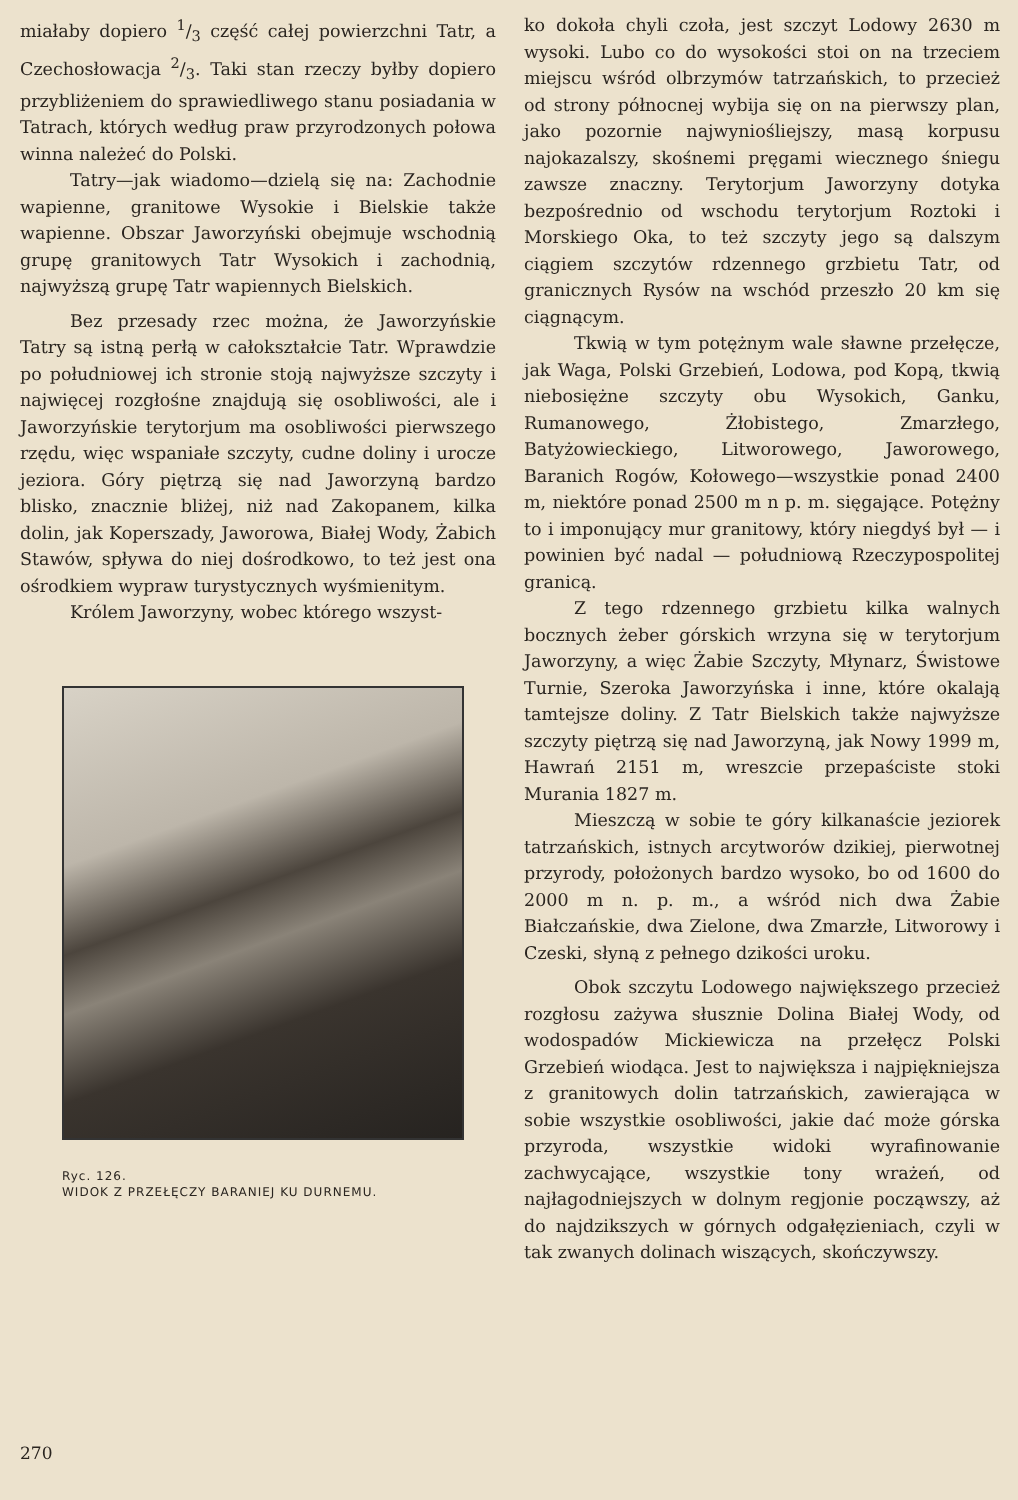miałaby dopiero 1/3 część całej powierzchni Tatr, a Czechosłowacja 2/3. Taki stan rzeczy byłby dopiero przybliżeniem do sprawiedliwego stanu posiadania w Tatrach, których według praw przyrodzonych połowa winna należeć do Polski.
Tatry—jak wiadomo—dzielą się na: Zachodnie wapienne, granitowe Wysokie i Bielskie także wapienne. Obszar Jaworzyński obejmuje wschodnią grupę granitowych Tatr Wysokich i zachodnią, najwyższą grupę Tatr wapiennych Bielskich.
Bez przesady rzec można, że Jaworzyńskie Tatry są istną perłą w całokształcie Tatr. Wprawdzie po południowej ich stronie stoją najwyższe szczyty i najwięcej rozgłośne znajdują się osobliwości, ale i Jaworzyńskie terytorjum ma osobliwości pierwszego rzędu, więc wspaniałe szczyty, cudne doliny i urocze jeziora. Góry piętrzą się nad Jaworzyną bardzo blisko, znacznie bliżej, niż nad Zakopanem, kilka dolin, jak Koperszady, Jaworowa, Białej Wody, Żabich Stawów, spływa do niej dośrodkowo, to też jest ona ośrodkiem wypraw turystycznych wyśmienitym.
Królem Jaworzyny, wobec którego wszyst-
Ryc. 126.
WIDOK Z PRZEŁĘCZY BARANIEJ KU DURNEMU.
ko dokoła chyli czoła, jest szczyt Lodowy 2630 m wysoki. Lubo co do wysokości stoi on na trzeciem miejscu wśród olbrzymów tatrzańskich, to przecież od strony północnej wybija się on na pierwszy plan, jako pozornie najwyniośliejszy, masą korpusu najokazalszy, skośnemi pręgami wiecznego śniegu zawsze znaczny. Terytorjum Jaworzyny dotyka bezpośrednio od wschodu terytorjum Roztoki i Morskiego Oka, to też szczyty jego są dalszym ciągiem szczytów rdzennego grzbietu Tatr, od granicznych Rysów na wschód przeszło 20 km się ciągnącym.
Tkwią w tym potężnym wale sławne przełęcze, jak Waga, Polski Grzebień, Lodowa, pod Kopą, tkwią niebosiężne szczyty obu Wysokich, Ganku, Rumanowego, Żłobistego, Zmarzłego, Batyżowieckiego, Litworowego, Jaworowego, Baranich Rogów, Kołowego—wszystkie ponad 2400 m, niektóre ponad 2500 m n p. m. sięgające. Potężny to i imponujący mur granitowy, który niegdyś był — i powinien być nadal — południową Rzeczypospolitej granicą.
Z tego rdzennego grzbietu kilka walnych bocznych żeber górskich wrzyna się w terytorjum Jaworzyny, a więc Żabie Szczyty, Młynarz, Świstowe Turnie, Szeroka Jaworzyńska i inne, które okalają tamtejsze doliny. Z Tatr Bielskich także najwyższe szczyty piętrzą się nad Jaworzyną, jak Nowy 1999 m, Hawrań 2151 m, wreszcie przepaściste stoki Murania 1827 m.
Mieszczą w sobie te góry kilkanaście jeziorek tatrzańskich, istnych arcytworów dzikiej, pierwotnej przyrody, położonych bardzo wysoko, bo od 1600 do 2000 m n. p. m., a wśród nich dwa Żabie Białczańskie, dwa Zielone, dwa Zmarzłe, Litworowy i Czeski, słyną z pełnego dzikości uroku.
Obok szczytu Lodowego największego przecież rozgłosu zażywa słusznie Dolina Białej Wody, od wodospadów Mickiewicza na przełęcz Polski Grzebień wiodąca. Jest to największa i najpiękniejsza z granitowych dolin tatrzańskich, zawierająca w sobie wszystkie osobliwości, jakie dać może górska przyroda, wszystkie widoki wyrafinowanie zachwycające, wszystkie tony wrażeń, od najłagodniejszych w dolnym regjonie począwszy, aż do najdzikszych w górnych odgałęzieniach, czyli w tak zwanych dolinach wiszących, skończywszy.
270